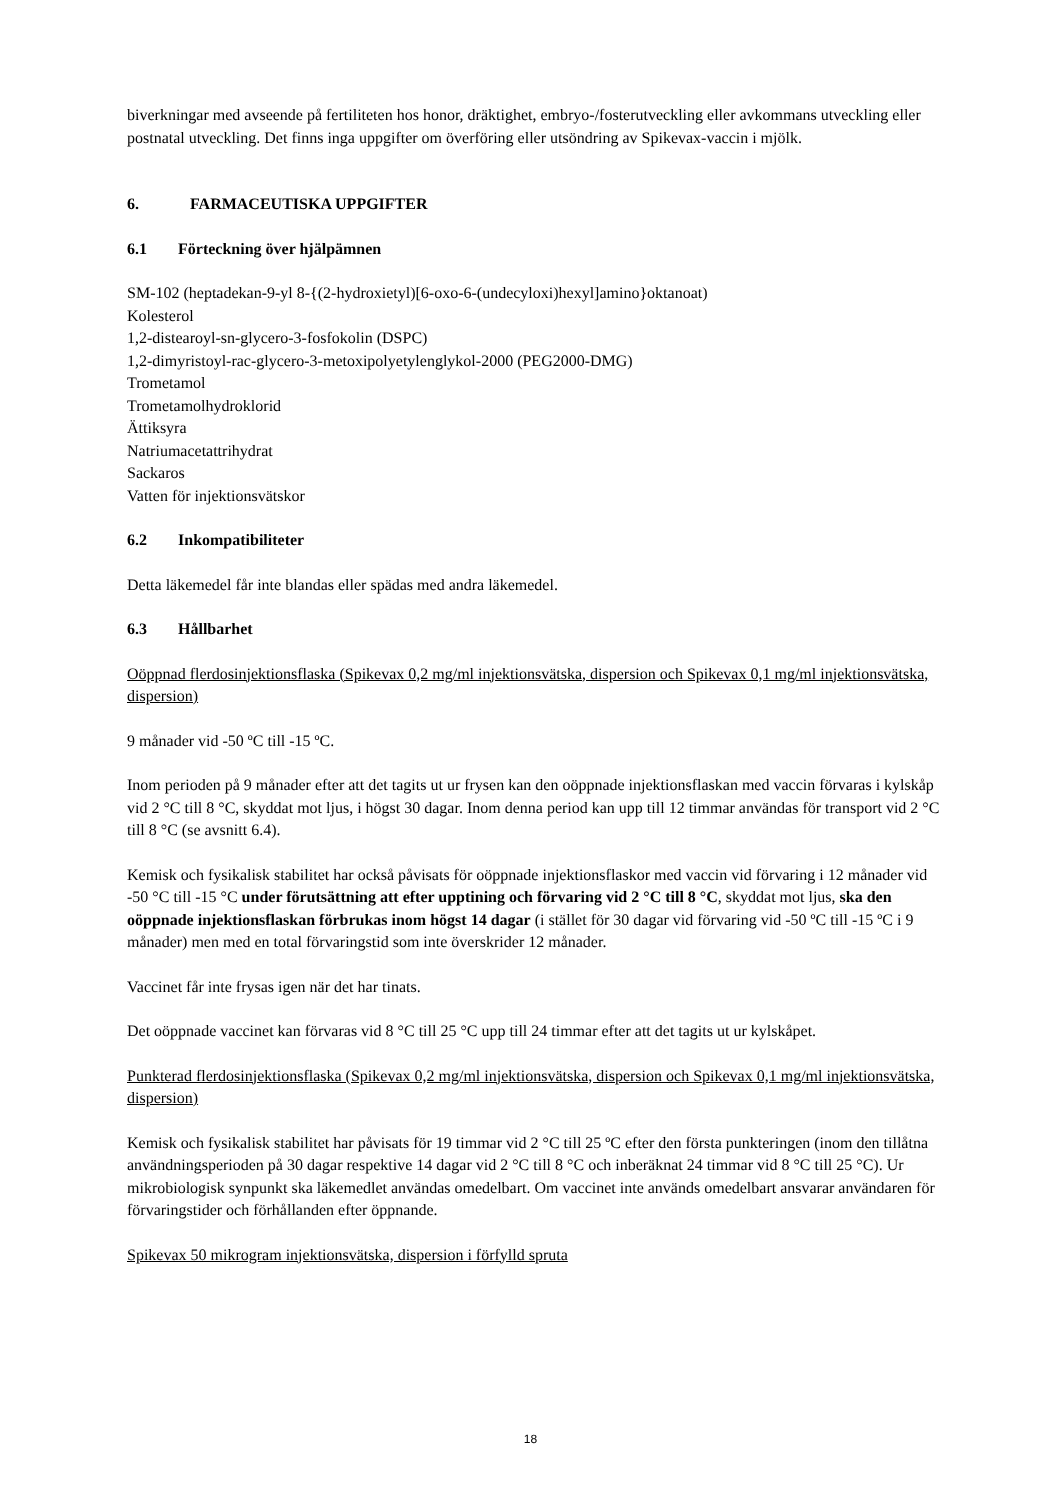biverkningar med avseende på fertiliteten hos honor, dräktighet, embryo-/fosterutveckling eller avkommans utveckling eller postnatal utveckling. Det finns inga uppgifter om överföring eller utsöndring av Spikevax-vaccin i mjölk.
6. FARMACEUTISKA UPPGIFTER
6.1 Förteckning över hjälpämnen
SM-102 (heptadekan-9-yl 8-{(2-hydroxietyl)[6-oxo-6-(undecyloxi)hexyl]amino}oktanoat)
Kolesterol
1,2-distearoyl-sn-glycero-3-fosfokolin (DSPC)
1,2-dimyristoyl-rac-glycero-3-metoxipolyetylenglykol-2000 (PEG2000-DMG)
Trometamol
Trometamolhydroklorid
Ättiksyra
Natriumacetattrihydrat
Sackaros
Vatten för injektionsvätskor
6.2 Inkompatibiliteter
Detta läkemedel får inte blandas eller spädas med andra läkemedel.
6.3 Hållbarhet
Oöppnad flerdosinjektionsflaska (Spikevax 0,2 mg/ml injektionsvätska, dispersion och Spikevax 0,1 mg/ml injektionsvätska, dispersion)
9 månader vid -50 ºC till -15 ºC.
Inom perioden på 9 månader efter att det tagits ut ur frysen kan den oöppnade injektionsflaskan med vaccin förvaras i kylskåp vid 2 °C till 8 °C, skyddat mot ljus, i högst 30 dagar. Inom denna period kan upp till 12 timmar användas för transport vid 2 °C till 8 °C (se avsnitt 6.4).
Kemisk och fysikalisk stabilitet har också påvisats för oöppnade injektionsflaskor med vaccin vid förvaring i 12 månader vid -50 °C till -15 °C under förutsättning att efter upptining och förvaring vid 2 °C till 8 °C, skyddat mot ljus, ska den oöppnade injektionsflaskan förbrukas inom högst 14 dagar (i stället för 30 dagar vid förvaring vid -50 ºC till -15 ºC i 9 månader) men med en total förvaringstid som inte överskrider 12 månader.
Vaccinet får inte frysas igen när det har tinats.
Det oöppnade vaccinet kan förvaras vid 8 °C till 25 °C upp till 24 timmar efter att det tagits ut ur kylskåpet.
Punkterad flerdosinjektionsflaska (Spikevax 0,2 mg/ml injektionsvätska, dispersion och Spikevax 0,1 mg/ml injektionsvätska, dispersion)
Kemisk och fysikalisk stabilitet har påvisats för 19 timmar vid 2 °C till 25 ºC efter den första punkteringen (inom den tillåtna användningsperioden på 30 dagar respektive 14 dagar vid 2 °C till 8 °C och inberäknat 24 timmar vid 8 °C till 25 °C). Ur mikrobiologisk synpunkt ska läkemedlet användas omedelbart. Om vaccinet inte används omedelbart ansvarar användaren för förvaringstider och förhållanden efter öppnande.
Spikevax 50 mikrogram injektionsvätska, dispersion i förfylld spruta
18